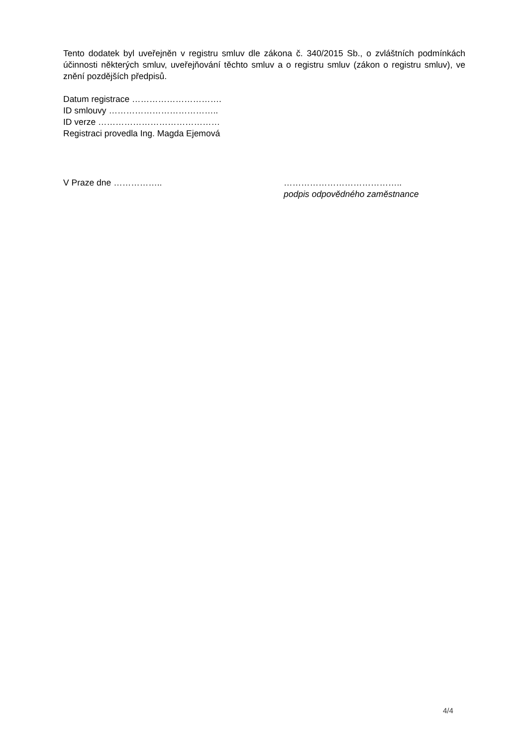Tento dodatek byl uveřejněn v registru smluv dle zákona č. 340/2015 Sb., o zvláštních podmínkách účinnosti některých smluv, uveřejňování těchto smluv a o registru smluv (zákon o registru smluv), ve znění pozdějších předpisů.
Datum registrace ………………………….
ID smlouvy ………………………………..
ID verze ……………………………………
Registraci provedla Ing. Magda Ejemová
V Praze dne …………….. …………………………………..
podpis odpovědného zaměstnance
4/4